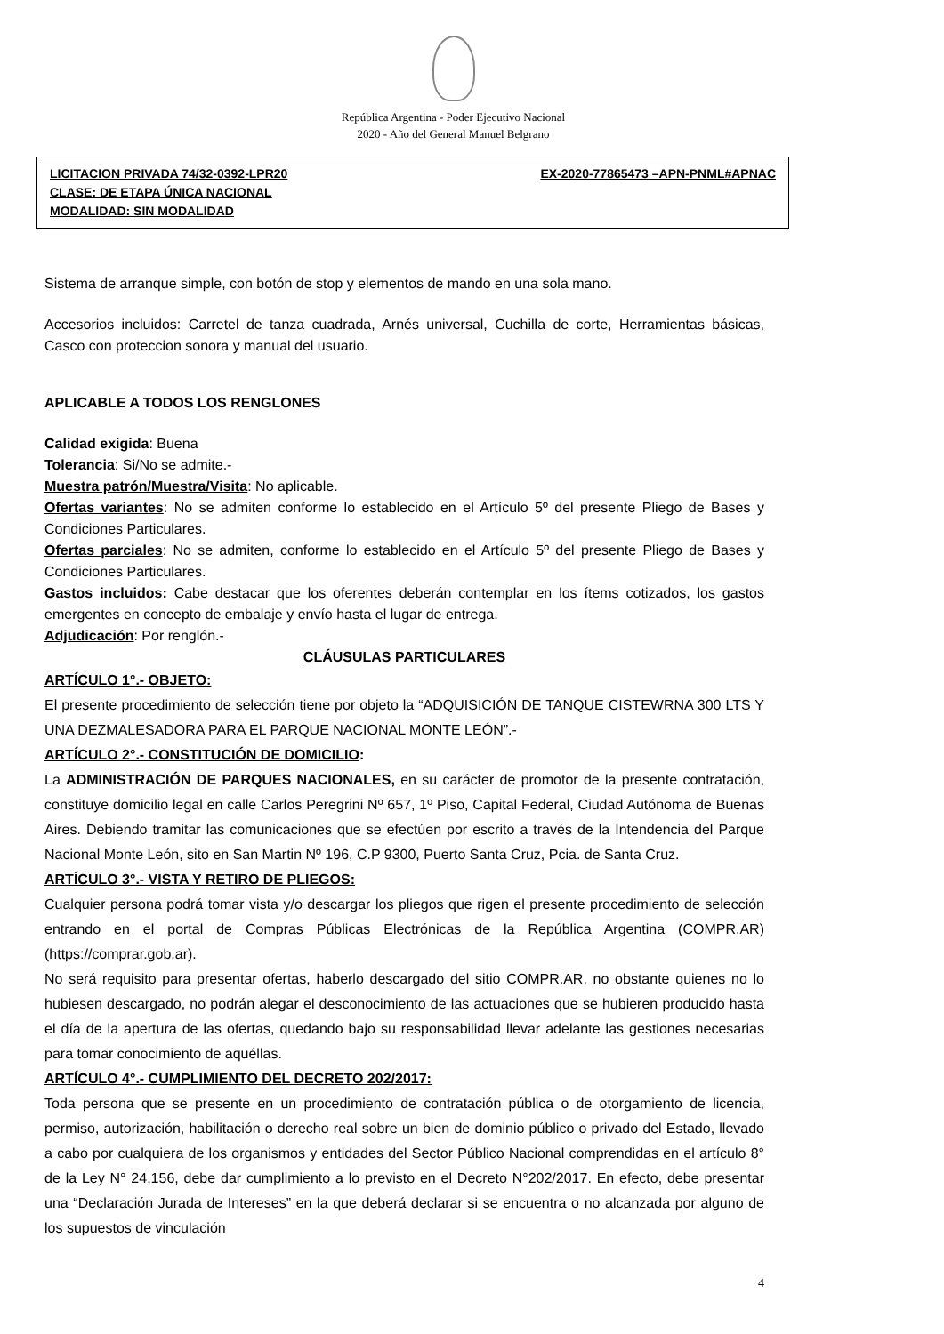República Argentina - Poder Ejecutivo Nacional
2020 - Año del General Manuel Belgrano
LICITACION PRIVADA 74/32-0392-LPR20 EX-2020-77865473 –APN-PNML#APNAC
CLASE: DE ETAPA ÚNICA NACIONAL
MODALIDAD: SIN MODALIDAD
Sistema de arranque simple, con botón de stop y elementos de mando en una sola mano.
Accesorios incluidos: Carretel de tanza cuadrada, Arnés universal, Cuchilla de corte, Herramientas básicas, Casco con proteccion sonora y manual del usuario.
APLICABLE A TODOS LOS RENGLONES
Calidad exigida: Buena
Tolerancia: Si/No se admite.-
Muestra patrón/Muestra/Visita: No aplicable.
Ofertas variantes: No se admiten conforme lo establecido en el Artículo 5º del presente Pliego de Bases y Condiciones Particulares.
Ofertas parciales: No se admiten, conforme lo establecido en el Artículo 5º del presente Pliego de Bases y Condiciones Particulares.
Gastos incluidos: Cabe destacar que los oferentes deberán contemplar en los ítems cotizados, los gastos emergentes en concepto de embalaje y envío hasta el lugar de entrega.
Adjudicación: Por renglón.-
CLÁUSULAS PARTICULARES
ARTÍCULO 1°.- OBJETO:
El presente procedimiento de selección tiene por objeto la “ADQUISICIÓN DE TANQUE CISTEWRNA 300 LTS Y UNA DEZMALESADORA PARA EL PARQUE NACIONAL MONTE LEÓN”.-
ARTÍCULO 2°.- CONSTITUCIÓN DE DOMICILIO:
La ADMINISTRACIÓN DE PARQUES NACIONALES, en su carácter de promotor de la presente contratación, constituye domicilio legal en calle Carlos Peregrini Nº 657, 1º Piso, Capital Federal, Ciudad Autónoma de Buenas Aires. Debiendo tramitar las comunicaciones que se efectúen por escrito a través de la Intendencia del Parque Nacional Monte León, sito en San Martin Nº 196, C.P 9300, Puerto Santa Cruz, Pcia. de Santa Cruz.
ARTÍCULO 3°.- VISTA Y RETIRO DE PLIEGOS:
Cualquier persona podrá tomar vista y/o descargar los pliegos que rigen el presente procedimiento de selección entrando en el portal de Compras Públicas Electrónicas de la República Argentina (COMPR.AR) (https://comprar.gob.ar).
No será requisito para presentar ofertas, haberlo descargado del sitio COMPR.AR, no obstante quienes no lo hubiesen descargado, no podrán alegar el desconocimiento de las actuaciones que se hubieren producido hasta el día de la apertura de las ofertas, quedando bajo su responsabilidad llevar adelante las gestiones necesarias para tomar conocimiento de aquéllas.
ARTÍCULO 4°.- CUMPLIMIENTO DEL DECRETO 202/2017:
Toda persona que se presente en un procedimiento de contratación pública o de otorgamiento de licencia, permiso, autorización, habilitación o derecho real sobre un bien de dominio público o privado del Estado, llevado a cabo por cualquiera de los organismos y entidades del Sector Público Nacional comprendidas en el artículo 8° de la Ley N° 24,156, debe dar cumplimiento a lo previsto en el Decreto N°202/2017. En efecto, debe presentar una “Declaración Jurada de Intereses” en la que deberá declarar si se encuentra o no alcanzada por alguno de los supuestos de vinculación
4